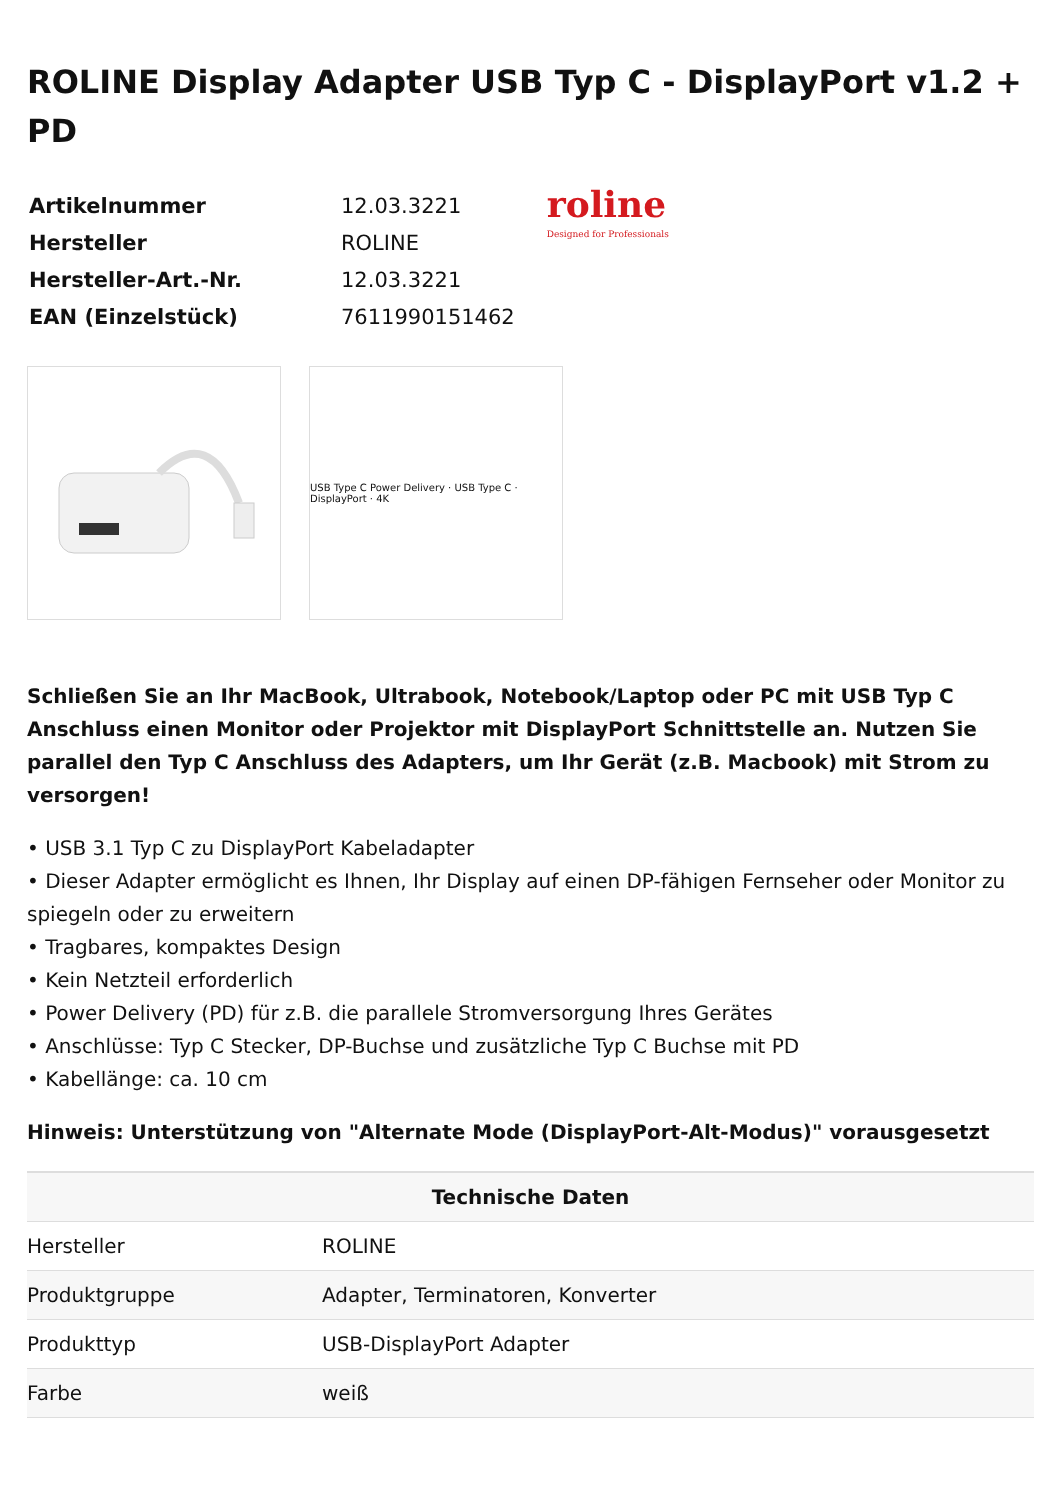ROLINE Display Adapter USB Typ C - DisplayPort v1.2 + PD
| Artikelnummer | 12.03.3221 |
| Hersteller | ROLINE |
| Hersteller-Art.-Nr. | 12.03.3221 |
| EAN (Einzelstück) | 7611990151462 |
roline
Designed for Professionals
USB Type C Power Delivery · USB Type C · DisplayPort · 4K
Schließen Sie an Ihr MacBook, Ultrabook, Notebook/Laptop oder PC mit USB Typ C Anschluss einen Monitor oder Projektor mit DisplayPort Schnittstelle an. Nutzen Sie parallel den Typ C Anschluss des Adapters, um Ihr Gerät (z.B. Macbook) mit Strom zu versorgen!
• USB 3.1 Typ C zu DisplayPort Kabeladapter
• Dieser Adapter ermöglicht es Ihnen, Ihr Display auf einen DP-fähigen Fernseher oder Monitor zu spiegeln oder zu erweitern
• Tragbares, kompaktes Design
• Kein Netzteil erforderlich
• Power Delivery (PD) für z.B. die parallele Stromversorgung Ihres Gerätes
• Anschlüsse: Typ C Stecker, DP-Buchse und zusätzliche Typ C Buchse mit PD
• Kabellänge: ca. 10 cm
Hinweis: Unterstützung von "Alternate Mode (DisplayPort-Alt-Modus)" vorausgesetzt
| Technische Daten | |
| --- | --- |
| Hersteller | ROLINE |
| Produktgruppe | Adapter, Terminatoren, Konverter |
| Produkttyp | USB-DisplayPort Adapter |
| Farbe | weiß |